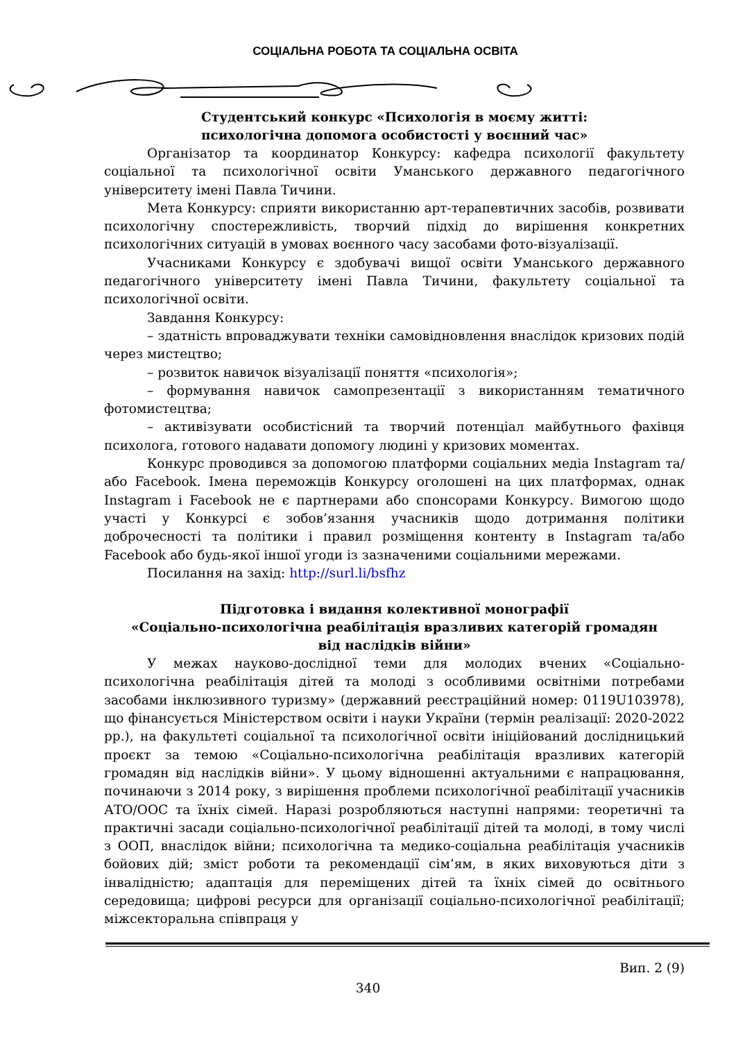СОЦІАЛЬНА РОБОТА ТА СОЦІАЛЬНА ОСВІТА
Студентський конкурс «Психологія в моєму житті:
психологічна допомога особистості у воєнний час»
Організатор та координатор Конкурсу: кафедра психології факультету соціальної та психологічної освіти Уманського державного педагогічного університету імені Павла Тичини.
Мета Конкурсу: сприяти використанню арт-терапевтичних засобів, розвивати психологічну спостережливість, творчий підхід до вирішення конкретних психологічних ситуацій в умовах воєнного часу засобами фото-візуалізації.
Учасниками Конкурсу є здобувачі вищої освіти Уманського державного педагогічного університету імені Павла Тичини, факультету соціальної та психологічної освіти.
Завдання Конкурсу:
– здатність впроваджувати техніки самовідновлення внаслідок кризових подій через мистецтво;
– розвиток навичок візуалізації поняття «психологія»;
– формування навичок самопрезентації з використанням тематичного фотомистецтва;
– активізувати особистісний та творчий потенціал майбутнього фахівця психолога, готового надавати допомогу людині у кризових моментах.
Конкурс проводився за допомогою платформи соціальних медіа Instagram та/або Facebook. Імена переможців Конкурсу оголошені на цих платформах, однак Instagram і Facebook не є партнерами або спонсорами Конкурсу. Вимогою щодо участі у Конкурсі є зобов’язання учасників щодо дотримання політики доброчесності та політики і правил розміщення контенту в Instagram та/або Facebook або будь-якої іншої угоди із зазначеними соціальними мережами.
Посилання на захід: http://surl.li/bsfhz
Підготовка і видання колективної монографії
«Соціально-психологічна реабілітація вразливих категорій громадян
від наслідків війни»
У межах науково-дослідної теми для молодих вчених «Соціально-психологічна реабілітація дітей та молоді з особливими освітніми потребами засобами інклюзивного туризму» (державний реєстраційний номер: 0119U103978), що фінансується Міністерством освіти і науки України (термін реалізації: 2020-2022 рр.), на факультеті соціальної та психологічної освіти ініційований дослідницький проєкт за темою «Соціально-психологічна реабілітація вразливих категорій громадян від наслідків війни». У цьому відношенні актуальними є напрацювання, починаючи з 2014 року, з вирішення проблеми психологічної реабілітації учасників АТО/ООС та їхніх сімей. Наразі розробляються наступні напрями: теоретичні та практичні засади соціально-психологічної реабілітації дітей та молоді, в тому числі з ООП, внаслідок війни; психологічна та медико-соціальна реабілітація учасників бойових дій; зміст роботи та рекомендації сім’ям, в яких виховуються діти з інвалідністю; адаптація для переміщених дітей та їхніх сімей до освітнього середовища; цифрові ресурси для організації соціально-психологічної реабілітації; міжсекторальна співпраця у
Вип. 2 (9)
340